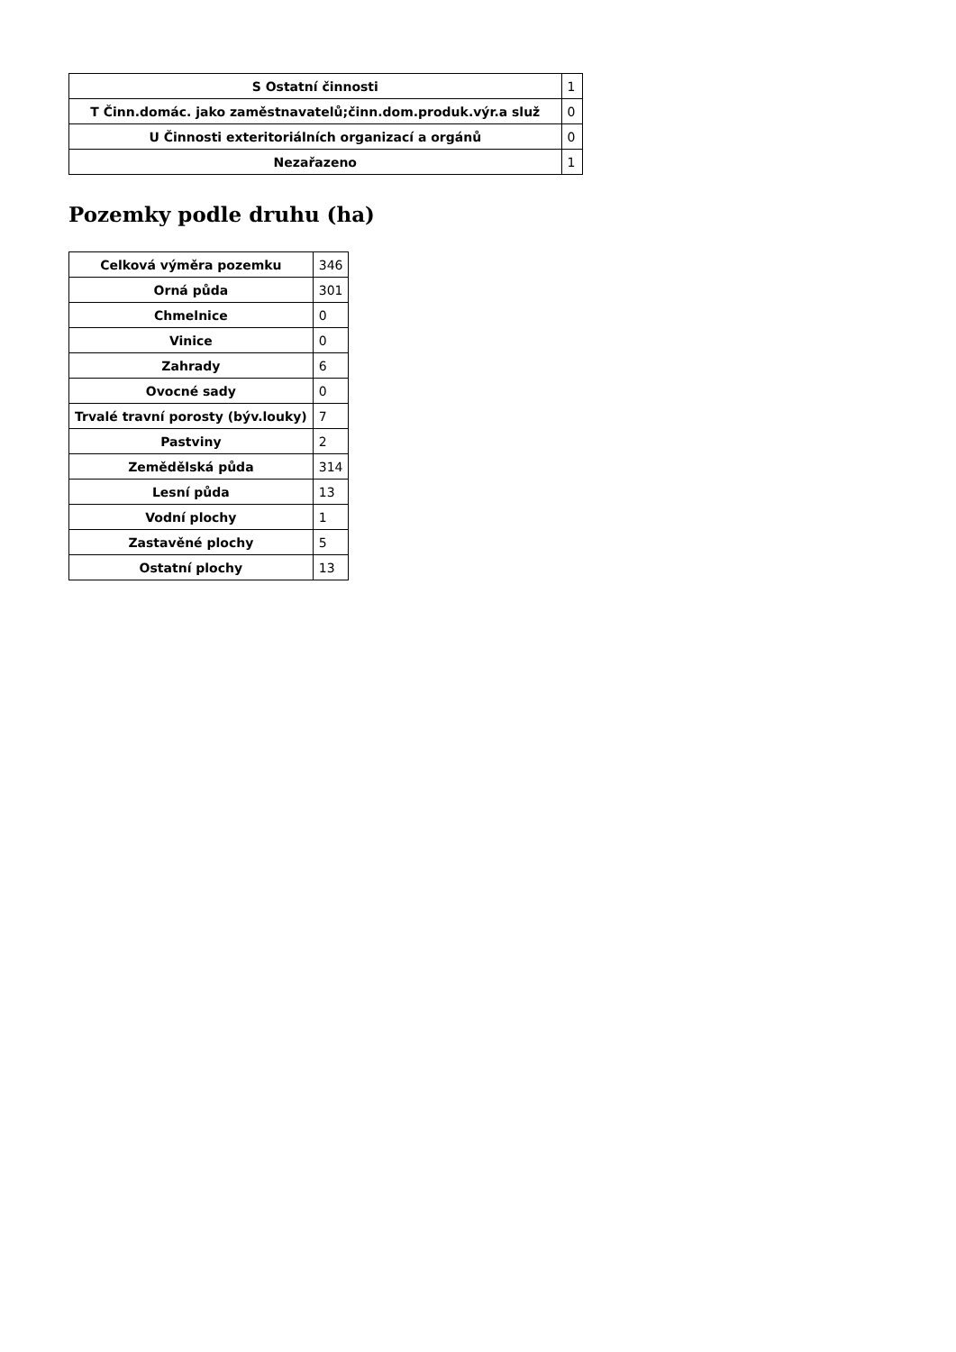| S Ostatní činnosti | 1 |
| T Činn.domác. jako zaměstnavatelů;činn.dom.produk.výr.a služ | 0 |
| U Činnosti exteritoriálních organizací a orgánů | 0 |
| Nezařazeno | 1 |
Pozemky podle druhu (ha)
| Celková výměra pozemku | 346 |
| Orná půda | 301 |
| Chmelnice | 0 |
| Vinice | 0 |
| Zahrady | 6 |
| Ovocné sady | 0 |
| Trvalé travní porosty (býv.louky) | 7 |
| Pastviny | 2 |
| Zemědělská půda | 314 |
| Lesní půda | 13 |
| Vodní plochy | 1 |
| Zastavěné plochy | 5 |
| Ostatní plochy | 13 |